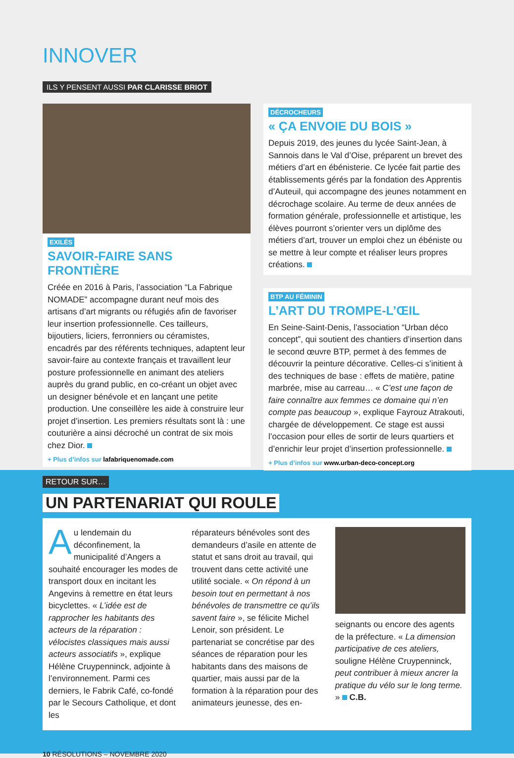INNOVER
ILS Y PENSENT AUSSI PAR CLARISSE BRIOT
EXILÉS
SAVOIR-FAIRE SANS FRONTIÈRE
Créée en 2016 à Paris, l’association “La Fabrique NOMADE” accompagne durant neuf mois des artisans d’art migrants ou réfugiés afin de favoriser leur insertion professionnelle. Ces tailleurs, bijoutiers, liciers, ferronniers ou céramistes, encadrés par des référents techniques, adaptent leur savoir-faire au contexte français et travaillent leur posture professionnelle en animant des ateliers auprès du grand public, en co-créant un objet avec un designer bénévole et en lançant une petite production. Une conseillère les aide à construire leur projet d’insertion. Les premiers résultats sont là : une couturière a ainsi décroché un contrat de six mois chez Dior.
+ Plus d’infos sur lafabriquenomade.com
DÉCROCHEURS
« ÇA ENVOIE DU BOIS »
Depuis 2019, des jeunes du lycée Saint-Jean, à Sannois dans le Val d’Oise, préparent un brevet des métiers d’art en ébénisterie. Ce lycée fait partie des établissements gérés par la fondation des Apprentis d’Auteuil, qui accompagne des jeunes notamment en décrochage scolaire. Au terme de deux années de formation générale, professionnelle et artistique, les élèves pourront s’orienter vers un diplôme des métiers d’art, trouver un emploi chez un ébéniste ou se mettre à leur compte et réaliser leurs propres créations.
BTP AU FÉMININ
L’ART DU TROMPE-L’ŒIL
En Seine-Saint-Denis, l’association “Urban déco concept”, qui soutient des chantiers d’insertion dans le second œuvre BTP, permet à des femmes de découvrir la peinture décorative. Celles-ci s’initient à des techniques de base : effets de matière, patine marbrée, mise au carreau… « C’est une façon de faire connaître aux femmes ce domaine qui n’en compte pas beaucoup », explique Fayrouz Atrakouti, chargée de développement. Ce stage est aussi l’occasion pour elles de sortir de leurs quartiers et d’enrichir leur projet d’insertion professionnelle.
+ Plus d’infos sur www.urban-deco-concept.org
RETOUR SUR…
UN PARTENARIAT QUI ROULE
Au lendemain du déconfinement, la municipalité d’Angers a souhaité encourager les modes de transport doux en incitant les Angevins à remettre en état leurs bicyclettes. « L’idée est de rapprocher les habitants des acteurs de la réparation : vélocistes classiques mais aussi acteurs associatifs », explique Hélène Cruypenninck, adjointe à l’environnement. Parmi ces derniers, le Fabrik Café, co-fondé par le Secours Catholique, et dont les
réparateurs bénévoles sont des demandeurs d’asile en attente de statut et sans droit au travail, qui trouvent dans cette activité une utilité sociale. « On répond à un besoin tout en permettant à nos bénévoles de transmettre ce qu’ils savent faire », se félicite Michel Lenoir, son président. Le partenariat se concrétise par des séances de réparation pour les habitants dans des maisons de quartier, mais aussi par de la formation à la réparation pour des animateurs jeunesse, des en-
seignants ou encore des agents de la préfecture. « La dimension participative de ces ateliers, souligne Hélène Cruypenninck, peut contribuer à mieux ancrer la pratique du vélo sur le long terme. » C.B.
10 RÉSOLUTIONS – NOVEMBRE 2020